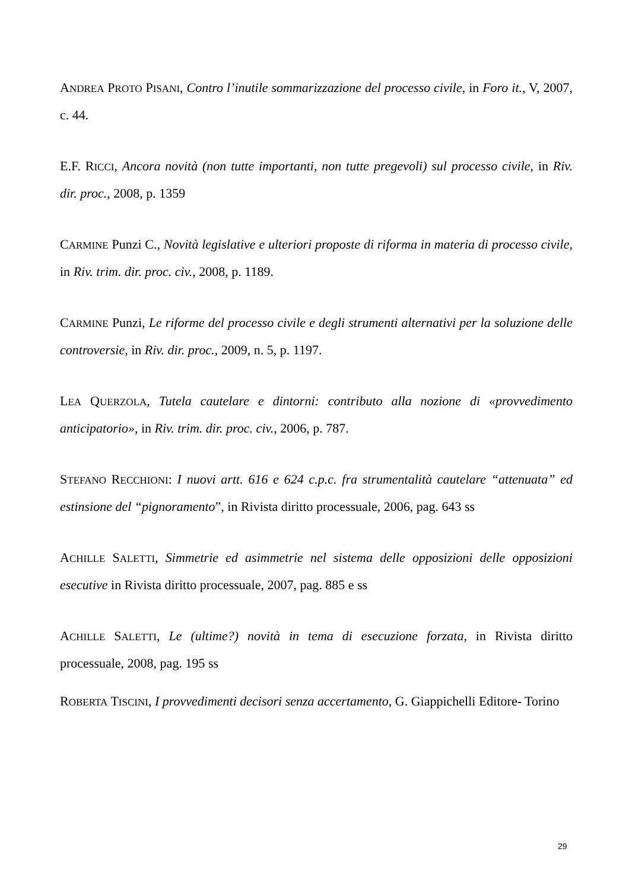ANDREA PROTO PISANI, Contro l’inutile sommarizzazione del processo civile, in Foro it., V, 2007, c. 44.
E.F. RICCI, Ancora novità (non tutte importanti, non tutte pregevoli) sul processo civile, in Riv. dir. proc., 2008, p. 1359
CARMINE Punzi C., Novità legislative e ulteriori proposte di riforma in materia di processo civile, in Riv. trim. dir. proc. civ., 2008, p. 1189.
CARMINE Punzi, Le riforme del processo civile e degli strumenti alternativi per la soluzione delle controversie, in Riv. dir. proc., 2009, n. 5, p. 1197.
LEA QUERZOLA, Tutela cautelare e dintorni: contributo alla nozione di «provvedimento anticipatorio», in Riv. trim. dir. proc. civ., 2006, p. 787.
STEFANO RECCHIONI: I nuovi artt. 616 e 624 c.p.c. fra strumentalità cautelare “attenuata” ed estinsione del “pignoramento”, in Rivista diritto processuale, 2006, pag. 643 ss
ACHILLE SALETTI, Simmetrie ed asimmetrie nel sistema delle opposizioni delle opposizioni esecutive in Rivista diritto processuale, 2007, pag. 885 e ss
ACHILLE SALETTI, Le (ultime?) novità in tema di esecuzione forzata, in Rivista diritto processuale, 2008, pag. 195 ss
ROBERTA TISCINI, I provvedimenti decisori senza accertamento, G. Giappichelli Editore- Torino
29